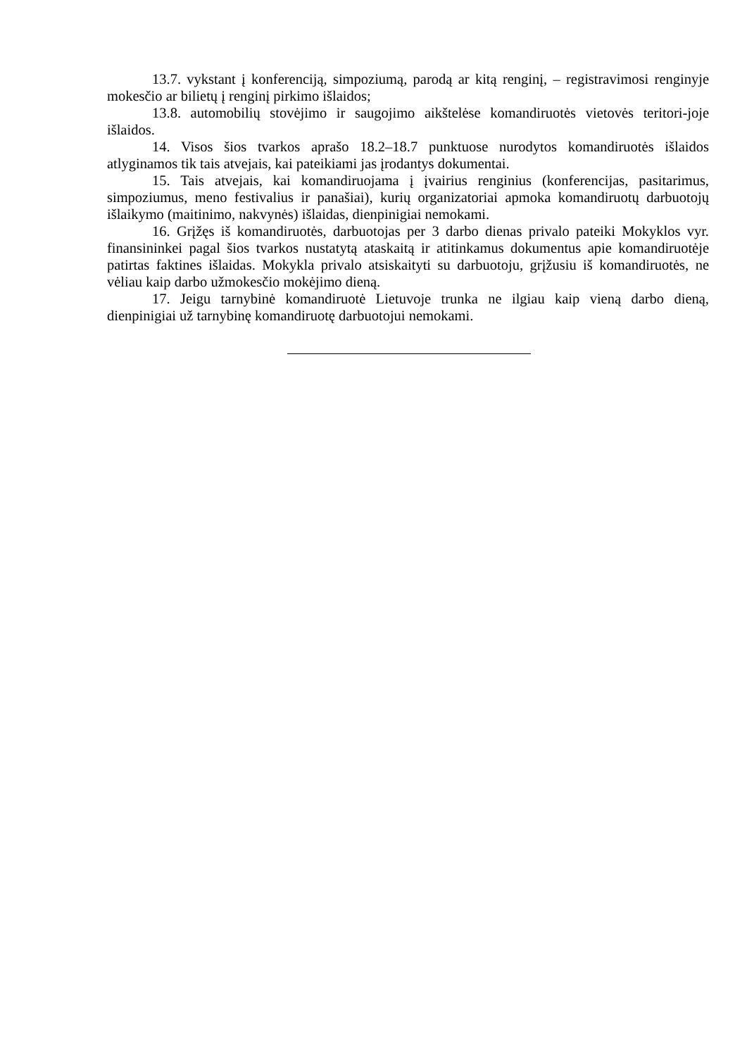13.7. vykstant į konferenciją, simpoziumą, parodą ar kitą renginį, – registravimosi renginyje mokesčio ar bilietų į renginį pirkimo išlaidos;
13.8. automobilių stovėjimo ir saugojimo aikštelėse komandiruotės vietovės teritori-joje išlaidos.
14. Visos šios tvarkos aprašo 18.2–18.7 punktuose nurodytos komandiruotės išlaidos atlyginamos tik tais atvejais, kai pateikiami jas įrodantys dokumentai.
15. Tais atvejais, kai komandiruojama į įvairius renginius (konferencijas, pasitarimus, simpoziumus, meno festivalius ir panašiai), kurių organizatoriai apmoka komandiruotų darbuotojų išlaikymo (maitinimo, nakvynės) išlaidas, dienpinigiai nemokami.
16. Grįžęs iš komandiruotės, darbuotojas per 3 darbo dienas privalo pateiki Mokyklos vyr. finansininkei pagal šios tvarkos nustatytą ataskaitą ir atitinkamus dokumentus apie komandiruotėje patirtas faktines išlaidas. Mokykla privalo atsiskaityti su darbuotoju, grįžusiu iš komandiruotės, ne vėliau kaip darbo užmokesčio mokėjimo dieną.
17. Jeigu tarnybinė komandiruotė Lietuvoje trunka ne ilgiau kaip vieną darbo dieną, dienpinigiai už tarnybinę komandiruotę darbuotojui nemokami.